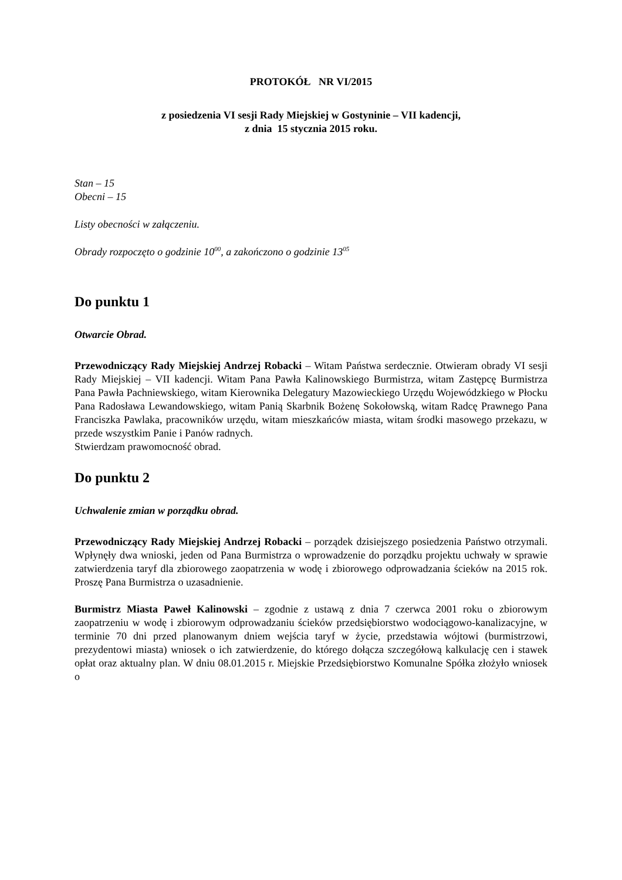PROTOKÓŁ NR VI/2015
z posiedzenia VI sesji Rady Miejskiej w Gostyninie – VII kadencji,
z dnia 15 stycznia 2015 roku.
Stan – 15
Obecni – 15
Listy obecności w załączeniu.
Obrady rozpoczęto o godzinie 10<sup>00</sup>, a zakończono o godzinie 13<sup>05</sup>
Do punktu 1
Otwarcie Obrad.
Przewodniczący Rady Miejskiej Andrzej Robacki – Witam Państwa serdecznie. Otwieram obrady VI sesji Rady Miejskiej – VII kadencji. Witam Pana Pawła Kalinowskiego Burmistrza, witam Zastępcę Burmistrza Pana Pawła Pachniewskiego, witam Kierownika Delegatury Mazowieckiego Urzędu Wojewódzkiego w Płocku Pana Radosława Lewandowskiego, witam Panią Skarbnik Bożenę Sokołowską, witam Radcę Prawnego Pana Franciszka Pawlaka, pracowników urzędu, witam mieszkańców miasta, witam środki masowego przekazu, w przede wszystkim Panie i Panów radnych.
Stwierdzam prawomocność obrad.
Do punktu 2
Uchwalenie zmian w porządku obrad.
Przewodniczący Rady Miejskiej Andrzej Robacki – porządek dzisiejszego posiedzenia Państwo otrzymali. Wpłynęły dwa wnioski, jeden od Pana Burmistrza o wprowadzenie do porządku projektu uchwały w sprawie zatwierdzenia taryf dla zbiorowego zaopatrzenia w wodę i zbiorowego odprowadzania ścieków na 2015 rok. Proszę Pana Burmistrza o uzasadnienie.
Burmistrz Miasta Paweł Kalinowski – zgodnie z ustawą z dnia 7 czerwca 2001 roku o zbiorowym zaopatrzeniu w wodę i zbiorowym odprowadzaniu ścieków przedsiębiorstwo wodociągowo-kanalizacyjne, w terminie 70 dni przed planowanym dniem wejścia taryf w życie, przedstawia wójtowi (burmistrzowi, prezydentowi miasta) wniosek o ich zatwierdzenie, do którego dołącza szczegółową kalkulację cen i stawek opłat oraz aktualny plan. W dniu 08.01.2015 r. Miejskie Przedsiębiorstwo Komunalne Spółka złożyło wniosek o